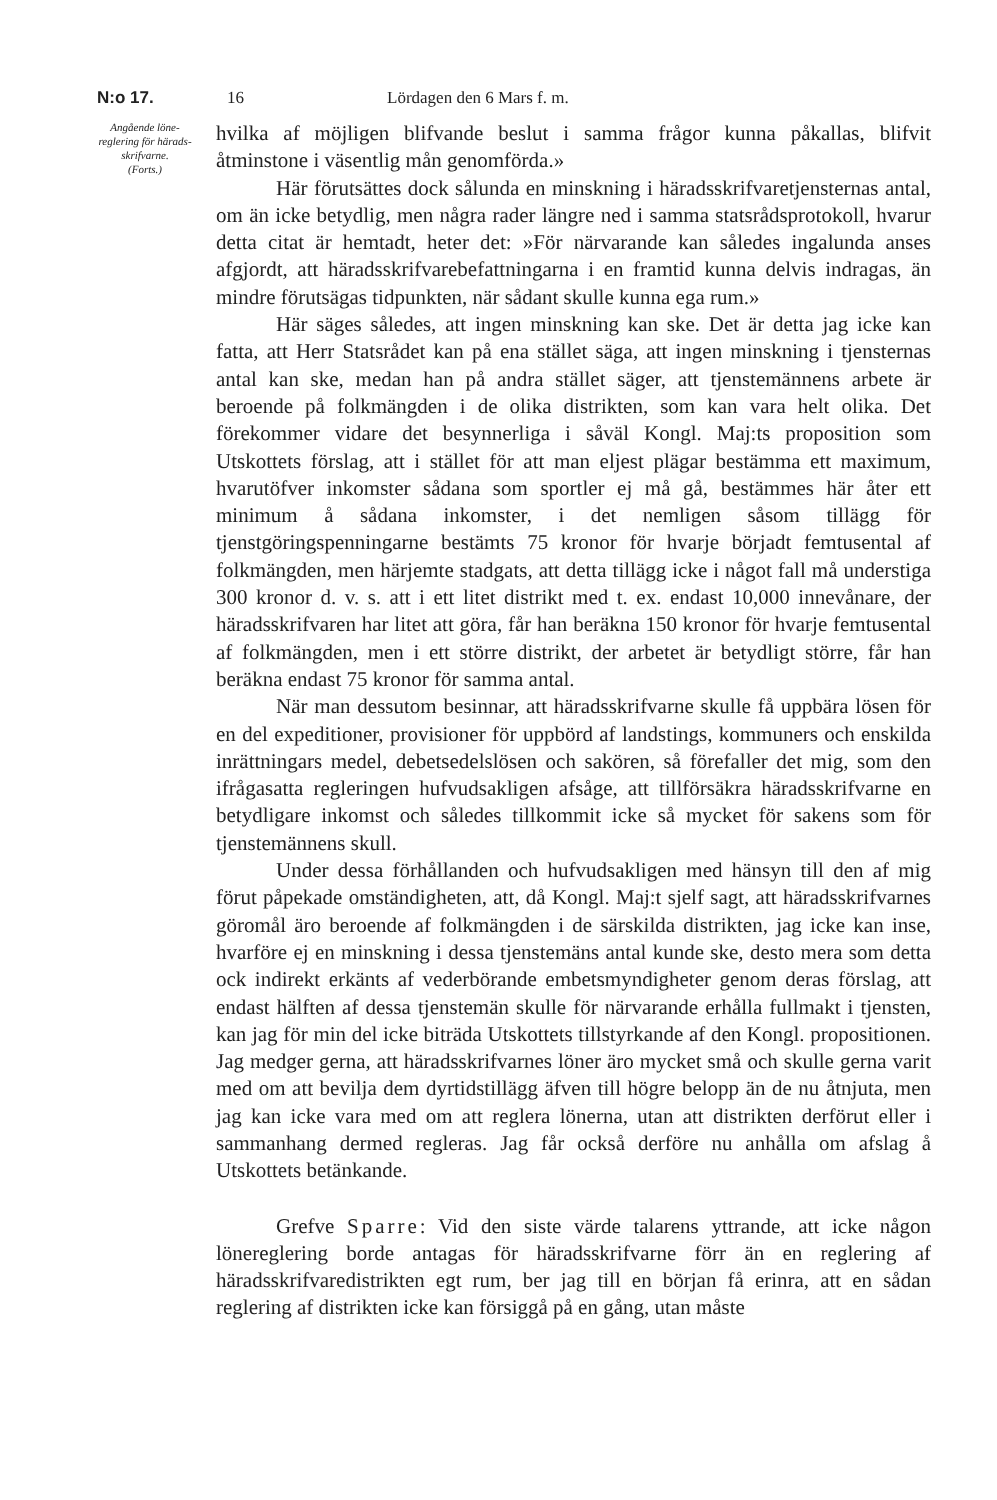N:o 17. 16 Lördagen den 6 Mars f. m.
Angående löne­reglering för härads­skrifvarne.
(Forts.)
hvilka af möjligen blifvande beslut i samma frågor kunna påkallas, blifvit åtminstone i väsentlig mån genomförda.»
Här förutsättes dock sålunda en minskning i häradsskrifvaretjensternas antal, om än icke betydlig, men några rader längre ned i samma statsrådsprotokoll, hvarur detta citat är hemtadt, heter det: »För närvarande kan således ingalunda anses afgjordt, att häradsskrifvarebefattningarna i en framtid kunna delvis indragas, än mindre förutsägas tidpunkten, när sådant skulle kunna ega rum.»
Här säges således, att ingen minskning kan ske. Det är detta jag icke kan fatta, att Herr Statsrådet kan på ena stället säga, att ingen minskning i tjensternas antal kan ske, medan han på andra stället säger, att tjenstemännens arbete är beroende på folkmängden i de olika distrikten, som kan vara helt olika. Det förekommer vidare det besynnerliga i såväl Kongl. Maj:ts proposition som Utskottets förslag, att i stället för att man eljest plägar bestämma ett maximum, hvarutöfver inkomster sådana som sportler ej må gå, bestämmes här åter ett minimum å sådana inkomster, i det nemligen såsom tillägg för tjenstgöringspenningarne bestämts 75 kronor för hvarje börjadt femtusental af folkmängden, men härjemte stadgats, att detta tillägg icke i något fall må understiga 300 kronor d. v. s. att i ett litet distrikt med t. ex. endast 10,000 innevånare, der häradsskrifvaren har litet att göra, får han beräkna 150 kronor för hvarje femtusental af folkmängden, men i ett större distrikt, der arbetet är betydligt större, får han beräkna endast 75 kronor för samma antal.
När man dessutom besinnar, att häradsskrifvarne skulle få uppbära lösen för en del expeditioner, provisioner för uppbörd af landstings, kommuners och enskilda inrättningars medel, debetsedelslösen och sakören, så förefaller det mig, som den ifrågasatta regleringen hufvudsakligen afsåge, att tillförsäkra häradsskrifvarne en betydligare inkomst och således tillkommit icke så mycket för sakens som för tjenstemännens skull.
Under dessa förhållanden och hufvudsakligen med hänsyn till den af mig förut påpekade omständigheten, att, då Kongl. Maj:t sjelf sagt, att häradsskrifvarnes göromål äro beroende af folkmängden i de särskilda distrikten, jag icke kan inse, hvarföre ej en minskning i dessa tjenstemäns antal kunde ske, desto mera som detta ock indirekt erkänts af vederbörande embetsmyndigheter genom deras förslag, att endast hälften af dessa tjenstemän skulle för närvarande erhålla fullmakt i tjensten, kan jag för min del icke biträda Utskottets tillstyrkande af den Kongl. propositionen. Jag medger gerna, att häradsskrifvarnes löner äro mycket små och skulle gerna varit med om att bevilja dem dyrtidstillägg äfven till högre belopp än de nu åtnjuta, men jag kan icke vara med om att reglera lönerna, utan att distrikten derförut eller i sammanhang dermed regleras. Jag får också derföre nu anhålla om afslag å Utskottets betänkande.
Grefve Sparre: Vid den siste värde talarens yttrande, att icke någon lönereglering borde antagas för häradsskrifvarne förr än en reglering af häradsskrifvaredistrikten egt rum, ber jag till en början få erinra, att en sådan reglering af distrikten icke kan försiggå på en gång, utan måste